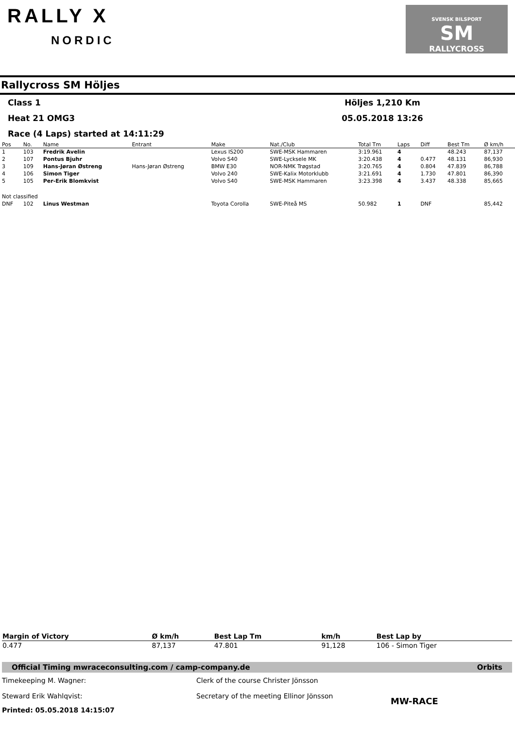RALLY X
NORDIC
SVENSK BILSPORT
SM
RALLYCROSS
Rallycross SM Höljes
Class 1 Höljes 1,210 Km
Heat 21 OMG3 05.05.2018 13:26
Race (4 Laps) started at 14:11:29
| Pos | No. | Name | Entrant | Make | Nat./Club | Total Tm | Laps | Diff | Best Tm | Ø km/h |
| --- | --- | --- | --- | --- | --- | --- | --- | --- | --- | --- |
| 1 | 103 | Fredrik Avelin | | Lexus IS200 | SWE-MSK Hammaren | 3:19.961 | 4 | | 48.243 | 87,137 |
| 2 | 107 | Pontus Bjuhr | | Volvo S40 | SWE-Lycksele MK | 3:20.438 | 4 | 0.477 | 48.131 | 86,930 |
| 3 | 109 | Hans-Jøran Østreng | Hans-Jøran Østreng | BMW E30 | NOR-NMK Trøgstad | 3:20.765 | 4 | 0.804 | 47.839 | 86,788 |
| 4 | 106 | Simon Tiger | | Volvo 240 | SWE-Kalix Motorklubb | 3:21.691 | 4 | 1.730 | 47.801 | 86,390 |
| 5 | 105 | Per-Erik Blomkvist | | Volvo S40 | SWE-MSK Hammaren | 3:23.398 | 4 | 3.437 | 48.338 | 85,665 |
| Not classified | | | | | | | | | | |
| DNF | 102 | Linus Westman | | Toyota Corolla | SWE-Piteå MS | 50.982 | 1 | DNF | | 85,442 |
| Margin of Victory | Ø km/h | Best Lap Tm | km/h | Best Lap by |
| --- | --- | --- | --- | --- |
| 0.477 | 87,137 | 47.801 | 91,128 | 106 - Simon Tiger |
Official Timing mwraceconsulting.com / camp-company.de Orbits
Timekeeping M. Wagner:
Steward Erik Wahlqvist:
Clerk of the course Christer Jönsson
Secretary of the meeting Ellinor Jönsson
MW-RACE
Printed: 05.05.2018 14:15:07